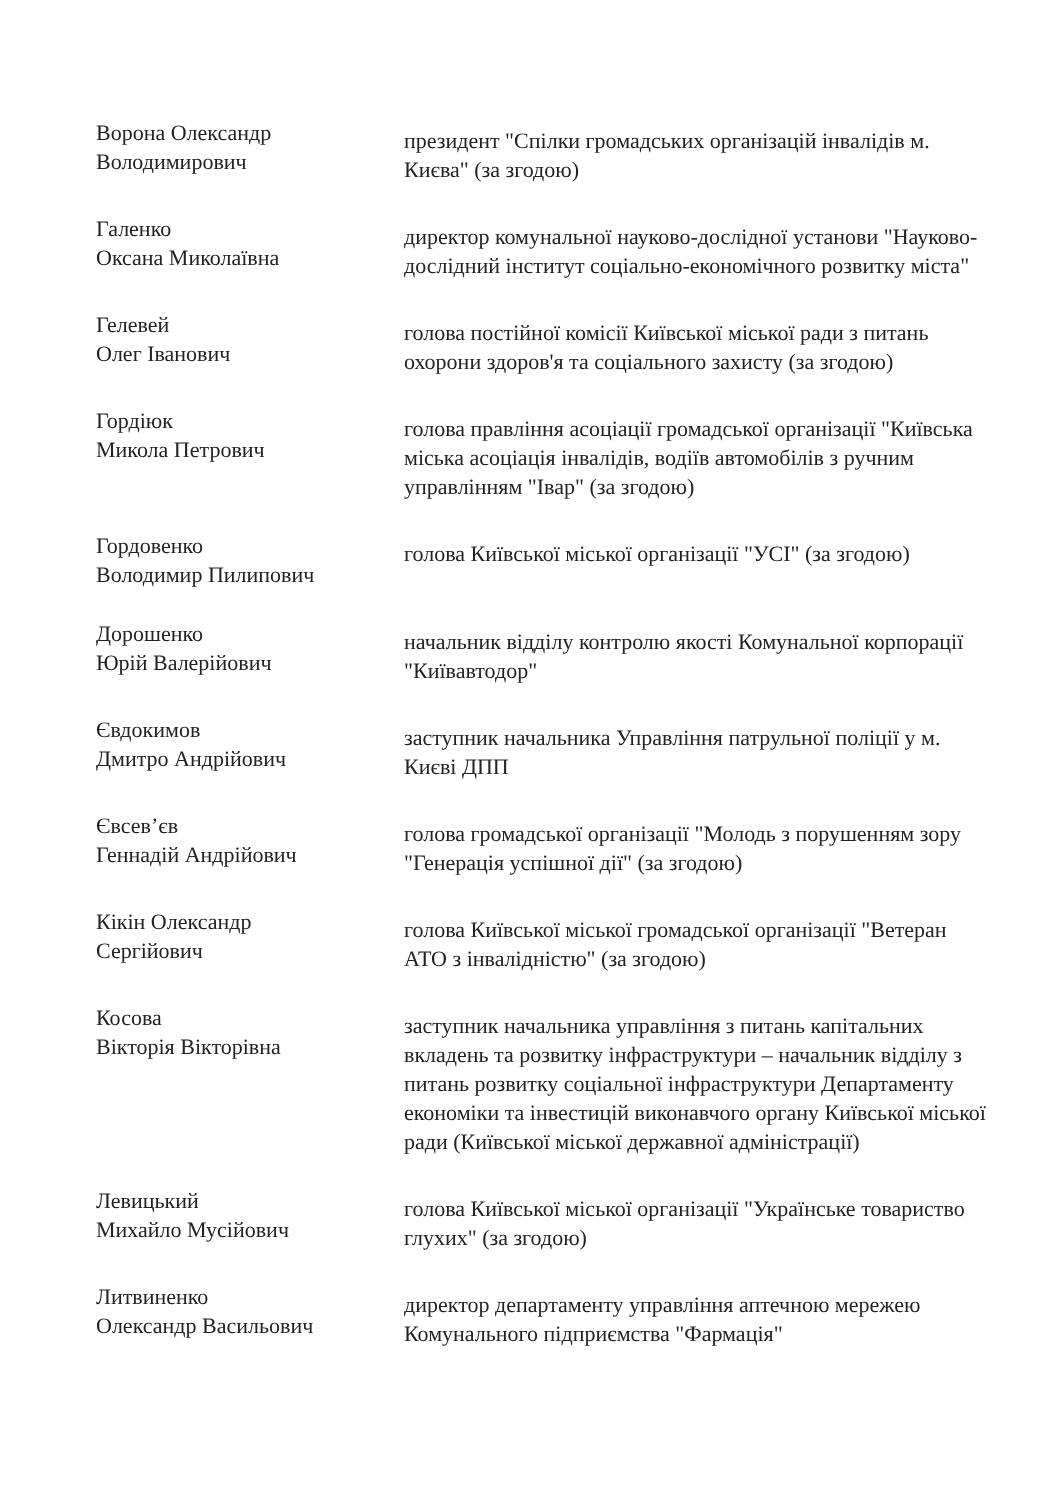Ворона Олександр
Володимирович
президент "Спілки громадських організацій інвалідів м. Києва" (за згодою)
Галенко
Оксана Миколаївна
директор комунальної науково-дослідної установи "Науково-дослідний інститут соціально-економічного розвитку міста"
Гелевей
Олег Іванович
голова постійної комісії Київської міської ради з питань охорони здоров'я та соціального захисту (за згодою)
Гордіюк
Микола Петрович
голова правління асоціації громадської організації "Київська міська асоціація інвалідів, водіїв автомобілів з ручним управлінням "Івар" (за згодою)
Гордовенко
Володимир Пилипович
голова Київської міської організації "УСІ" (за згодою)
Дорошенко
Юрій Валерійович
начальник відділу контролю якості Комунальної корпорації "Київавтодор"
Євдокимов
Дмитро Андрійович
заступник начальника Управління патрульної поліції у м. Києві ДПП
Євсев’єв
Геннадій Андрійович
голова громадської організації "Молодь з порушенням зору "Генерація успішної дії" (за згодою)
Кікін Олександр
Сергійович
голова Київської міської громадської організації "Ветеран АТО з інвалідністю" (за згодою)
Косова
Вікторія Вікторівна
заступник начальника управління з питань капітальних вкладень та розвитку інфраструктури – начальник відділу з питань розвитку соціальної інфраструктури Департаменту економіки та інвестицій виконавчого органу Київської міської ради (Київської міської державної адміністрації)
Левицький
Михайло Мусійович
голова Київської міської організації "Українське товариство глухих" (за згодою)
Литвиненко
Олександр Васильович
директор департаменту управління аптечною мережею Комунального підприємства "Фармація"